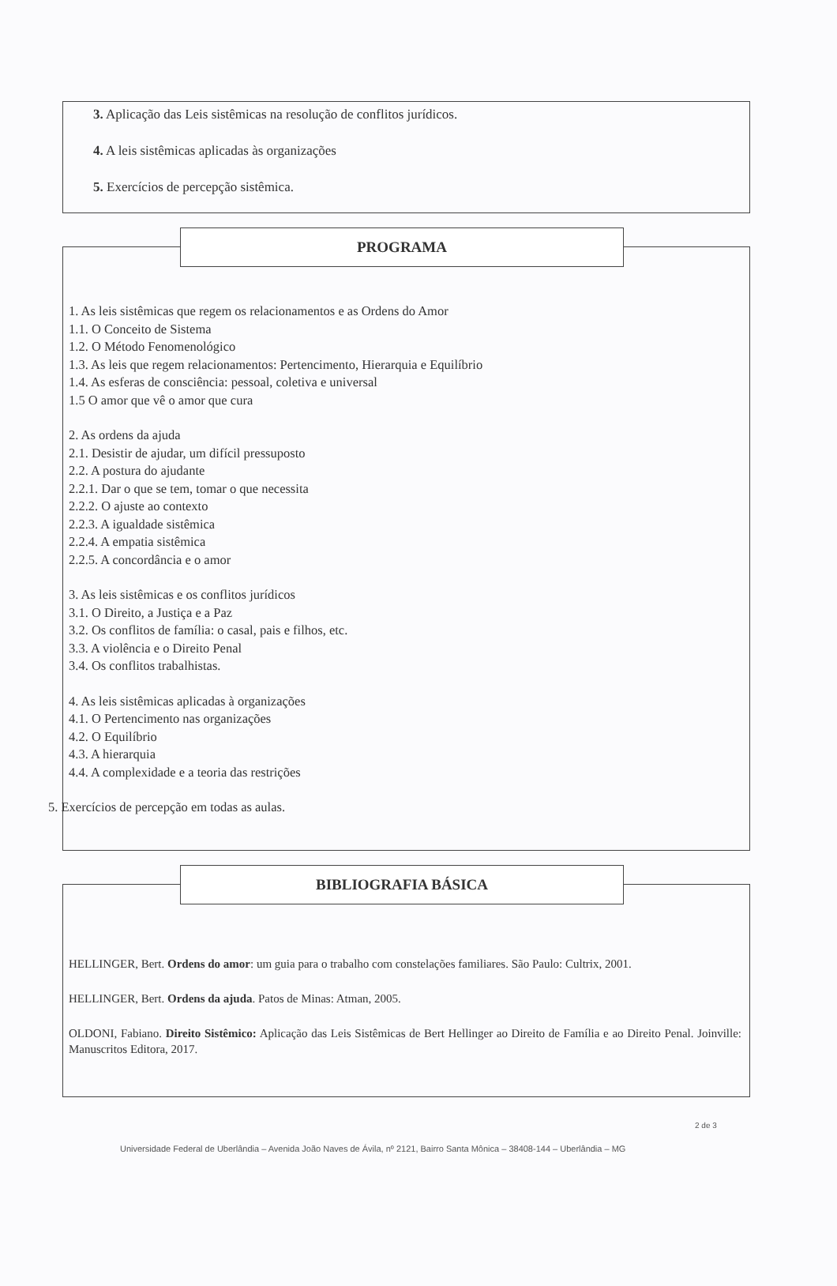3. Aplicação das Leis sistêmicas na resolução de conflitos jurídicos.
4. A leis sistêmicas aplicadas às organizações
5. Exercícios de percepção sistêmica.
PROGRAMA
1. As leis sistêmicas que regem os relacionamentos e as Ordens do Amor
1.1. O Conceito de Sistema
1.2. O Método Fenomenológico
1.3. As leis que regem relacionamentos: Pertencimento, Hierarquia e Equilíbrio
1.4. As esferas de consciência: pessoal, coletiva e universal
1.5 O amor que vê o amor que cura
2. As ordens da ajuda
2.1. Desistir de ajudar, um difícil pressuposto
2.2. A postura do ajudante
2.2.1. Dar o que se tem, tomar o que necessita
2.2.2. O ajuste ao contexto
2.2.3. A igualdade sistêmica
2.2.4. A empatia sistêmica
2.2.5. A concordância e o amor
3. As leis sistêmicas e os conflitos jurídicos
3.1. O Direito, a Justiça e a Paz
3.2. Os conflitos de família: o casal, pais e filhos, etc.
3.3. A violência e o Direito Penal
3.4. Os conflitos trabalhistas.
4. As leis sistêmicas aplicadas à organizações
4.1. O Pertencimento nas organizações
4.2. O Equilíbrio
4.3. A hierarquia
4.4. A complexidade e a teoria das restrições
5. Exercícios de percepção em todas as aulas.
BIBLIOGRAFIA BÁSICA
HELLINGER, Bert. Ordens do amor: um guia para o trabalho com constelações familiares. São Paulo: Cultrix, 2001.
HELLINGER, Bert. Ordens da ajuda. Patos de Minas: Atman, 2005.
OLDONI, Fabiano. Direito Sistêmico: Aplicação das Leis Sistêmicas de Bert Hellinger ao Direito de Família e ao Direito Penal. Joinville: Manuscritos Editora, 2017.
2 de 3
Universidade Federal de Uberlândia – Avenida João Naves de Ávila, nº 2121, Bairro Santa Mônica – 38408-144 – Uberlândia – MG